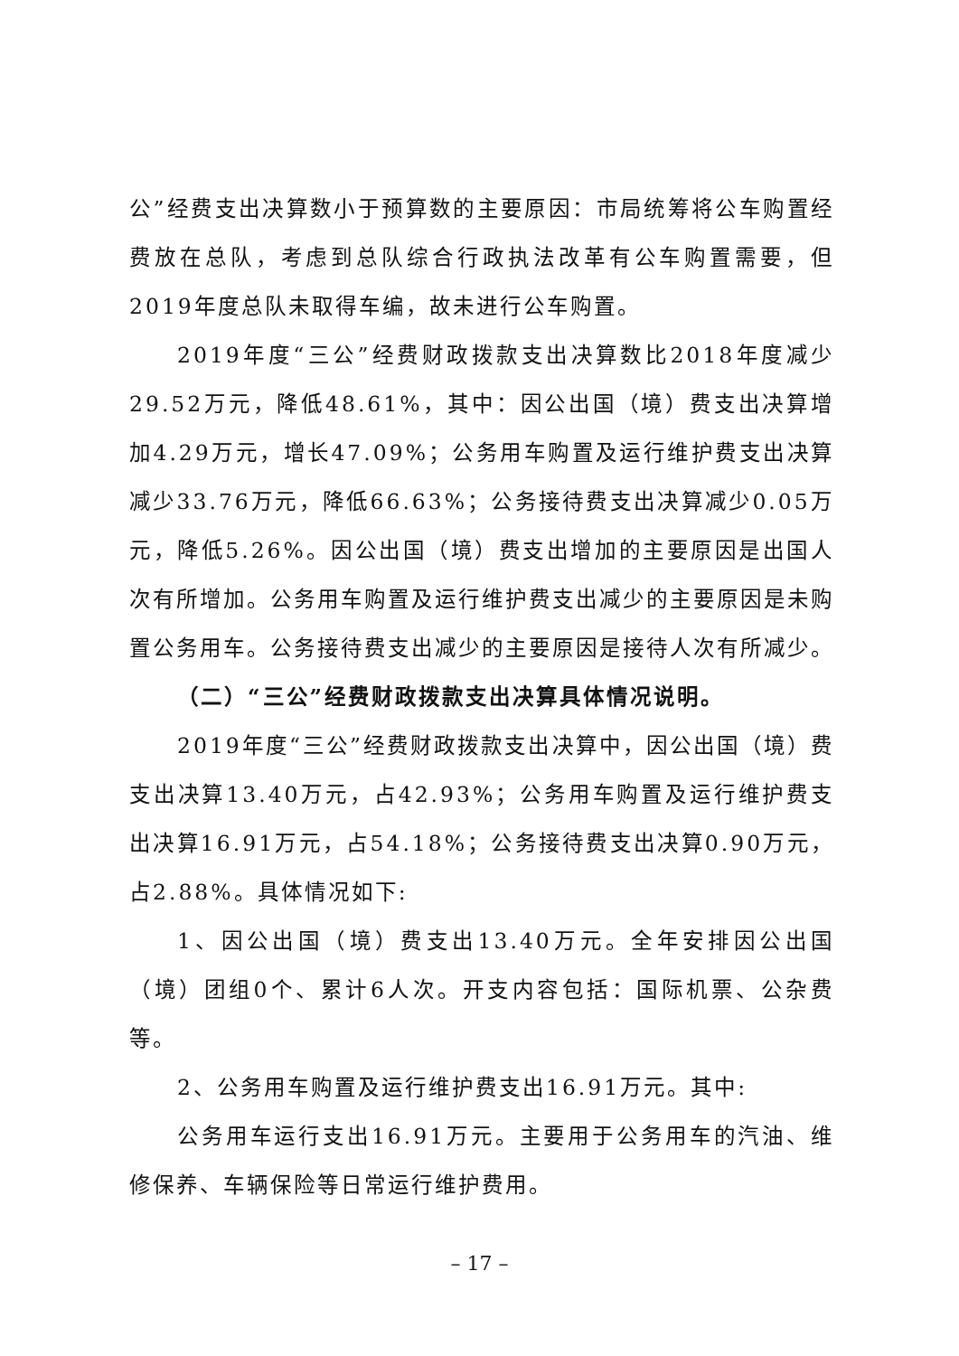公”经费支出决算数小于预算数的主要原因：市局统筹将公车购置经费放在总队，考虑到总队综合行政执法改革有公车购置需要，但2019年度总队未取得车编，故未进行公车购置。
2019年度“三公”经费财政拨款支出决算数比2018年度减少29.52万元，降低48.61%，其中：因公出国（境）费支出决算增加4.29万元，增长47.09%；公务用车购置及运行维护费支出决算减少33.76万元，降低66.63%；公务接待费支出决算减少0.05万元，降低5.26%。因公出国（境）费支出增加的主要原因是出国人次有所增加。公务用车购置及运行维护费支出减少的主要原因是未购置公务用车。公务接待费支出减少的主要原因是接待人次有所减少。
（二）“三公”经费财政拨款支出决算具体情况说明。
2019年度“三公”经费财政拨款支出决算中，因公出国（境）费支出决算13.40万元，占42.93%；公务用车购置及运行维护费支出决算16.91万元，占54.18%；公务接待费支出决算0.90万元，占2.88%。具体情况如下:
1、因公出国（境）费支出13.40万元。全年安排因公出国（境）团组0个、累计6人次。开支内容包括：国际机票、公杂费等。
2、公务用车购置及运行维护费支出16.91万元。其中:
公务用车运行支出16.91万元。主要用于公务用车的汽油、维修保养、车辆保险等日常运行维护费用。
– 17 –